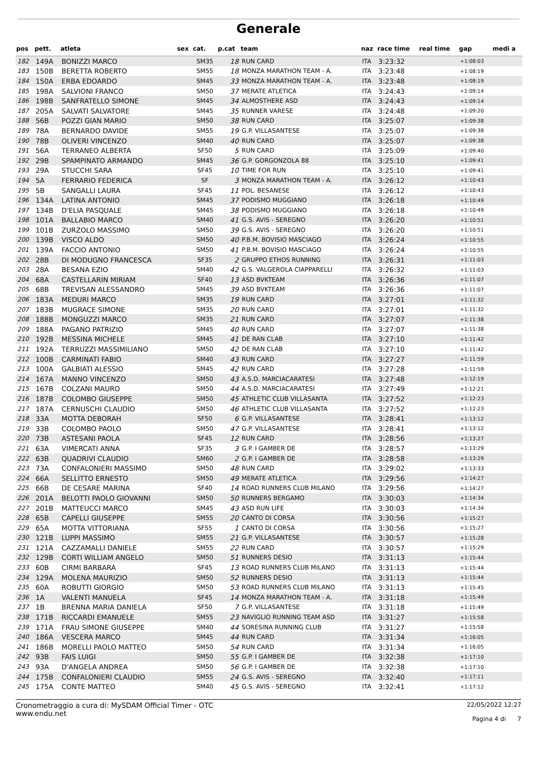Generale
| pos | pett. | atleta | sex | cat. | p.cat | team | naz | race time | real time | gap | medi a |
| --- | --- | --- | --- | --- | --- | --- | --- | --- | --- | --- | --- |
| 182 | 149A | BONIZZI MARCO | | SM35 | 18 | RUN CARD | ITA | 3:23:32 | | +1:08:03 | |
| 183 | 150B | BERETTA ROBERTO | | SM55 | 18 | MONZA MARATHON TEAM - A. | ITA | 3:23:48 | | +1:08:19 | |
| 184 | 150A | ERBA EDOARDO | | SM45 | 33 | MONZA MARATHON TEAM - A. | ITA | 3:23:48 | | +1:08:19 | |
| 185 | 198A | SALVIONI FRANCO | | SM50 | 37 | MERATE ATLETICA | ITA | 3:24:43 | | +1:09:14 | |
| 186 | 198B | SANFRATELLO SIMONE | | SM45 | 34 | ALMOSTHERE ASD | ITA | 3:24:43 | | +1:09:14 | |
| 187 | 205A | SALVATI SALVATORE | | SM45 | 35 | RUNNER VARESE | ITA | 3:24:48 | | +1:09:20 | |
| 188 | 56B | POZZI GIAN MARIO | | SM50 | 38 | RUN CARD | ITA | 3:25:07 | | +1:09:38 | |
| 189 | 78A | BERNARDO DAVIDE | | SM55 | 19 | G.P. VILLASANTESE | ITA | 3:25:07 | | +1:09:38 | |
| 190 | 78B | OLIVERI VINCENZO | | SM40 | 40 | RUN CARD | ITA | 3:25:07 | | +1:09:38 | |
| 191 | 56A | TERRANEO ALBERTA | | SF50 | 5 | RUN CARD | ITA | 3:25:09 | | +1:09:40 | |
| 192 | 29B | SPAMPINATO ARMANDO | | SM45 | 36 | G.P. GORGONZOLA 88 | ITA | 3:25:10 | | +1:09:41 | |
| 193 | 29A | STUCCHI SARA | | SF45 | 10 | TIME FOR RUN | ITA | 3:25:10 | | +1:09:41 | |
| 194 | 5A | FERRARIO FEDERICA | | SF | 3 | MONZA MARATHON TEAM - A. | ITA | 3:26:12 | | +1:10:43 | |
| 195 | 5B | SANGALLI LAURA | | SF45 | 11 | POL. BESANESE | ITA | 3:26:12 | | +1:10:43 | |
| 196 | 134A | LATINA ANTONIO | | SM45 | 37 | PODISMO MUGGIANO | ITA | 3:26:18 | | +1:10:49 | |
| 197 | 134B | D'ELIA PASQUALE | | SM45 | 38 | PODISMO MUGGIANO | ITA | 3:26:18 | | +1:10:49 | |
| 198 | 101A | BALLABIO MARCO | | SM40 | 41 | G.S. AVIS - SEREGNO | ITA | 3:26:20 | | +1:10:51 | |
| 199 | 101B | ZURZOLO MASSIMO | | SM50 | 39 | G.S. AVIS - SEREGNO | ITA | 3:26:20 | | +1:10:51 | |
| 200 | 139B | VISCO ALDO | | SM50 | 40 | P.B.M. BOVISIO MASCIAGO | ITA | 3:26:24 | | +1:10:55 | |
| 201 | 139A | FACCIO ANTONIO | | SM50 | 41 | P.B.M. BOVISIO MASCIAGO | ITA | 3:26:24 | | +1:10:55 | |
| 202 | 28B | DI MODUGNO FRANCESCA | | SF35 | 2 | GRUPPO ETHOS RUNNING | ITA | 3:26:31 | | +1:11:03 | |
| 203 | 28A | BESANA EZIO | | SM40 | 42 | G.S. VALGEROLA CIAPPARELLI | ITA | 3:26:32 | | +1:11:03 | |
| 204 | 68A | CASTELLARIN MIRIAM | | SF40 | 13 | ASD BVKTEAM | ITA | 3:26:36 | | +1:11:07 | |
| 205 | 68B | TREVISAN ALESSANDRO | | SM45 | 39 | ASD BVKTEAM | ITA | 3:26:36 | | +1:11:07 | |
| 206 | 183A | MEDURI MARCO | | SM35 | 19 | RUN CARD | ITA | 3:27:01 | | +1:11:32 | |
| 207 | 183B | MUGRACE SIMONE | | SM35 | 20 | RUN CARD | ITA | 3:27:01 | | +1:11:32 | |
| 208 | 188B | MONGUZZI MARCO | | SM35 | 21 | RUN CARD | ITA | 3:27:07 | | +1:11:38 | |
| 209 | 188A | PAGANO PATRIZIO | | SM45 | 40 | RUN CARD | ITA | 3:27:07 | | +1:11:38 | |
| 210 | 192B | MESSINA MICHELE | | SM45 | 41 | DE RAN CLAB | ITA | 3:27:10 | | +1:11:42 | |
| 211 | 192A | TERRUZZI MASSIMILIANO | | SM50 | 42 | DE RAN CLAB | ITA | 3:27:10 | | +1:11:42 | |
| 212 | 100B | CARMINATI FABIO | | SM40 | 43 | RUN CARD | ITA | 3:27:27 | | +1:11:59 | |
| 213 | 100A | GALBIATI ALESSIO | | SM45 | 42 | RUN CARD | ITA | 3:27:28 | | +1:11:59 | |
| 214 | 167A | MANNO VINCENZO | | SM50 | 43 | A.S.D. MARCIACARATESI | ITA | 3:27:48 | | +1:12:19 | |
| 215 | 167B | COLZANI MAURO | | SM50 | 44 | A.S.D. MARCIACARATESI | ITA | 3:27:49 | | +1:12:21 | |
| 216 | 187B | COLOMBO GIUSEPPE | | SM50 | 45 | ATHLETIC CLUB VILLASANTA | ITA | 3:27:52 | | +1:12:23 | |
| 217 | 187A | CERNUSCHI CLAUDIO | | SM50 | 46 | ATHLETIC CLUB VILLASANTA | ITA | 3:27:52 | | +1:12:23 | |
| 218 | 33A | MOTTA DEBORAH | | SF50 | 6 | G.P. VILLASANTESE | ITA | 3:28:41 | | +1:13:12 | |
| 219 | 33B | COLOMBO PAOLO | | SM50 | 47 | G.P. VILLASANTESE | ITA | 3:28:41 | | +1:13:12 | |
| 220 | 73B | ASTESANI PAOLA | | SF45 | 12 | RUN CARD | ITA | 3:28:56 | | +1:13:27 | |
| 221 | 63A | VIMERCATI ANNA | | SF35 | 3 | G.P. I GAMBER DE | ITA | 3:28:57 | | +1:13:29 | |
| 222 | 63B | QUADRIVI CLAUDIO | | SM60 | 2 | G.P. I GAMBER DE | ITA | 3:28:58 | | +1:13:29 | |
| 223 | 73A | CONFALONIERI MASSIMO | | SM50 | 48 | RUN CARD | ITA | 3:29:02 | | +1:13:33 | |
| 224 | 66A | SELLITTO ERNESTO | | SM50 | 49 | MERATE ATLETICA | ITA | 3:29:56 | | +1:14:27 | |
| 225 | 66B | DE CESARE MARINA | | SF40 | 14 | ROAD RUNNERS CLUB MILANO | ITA | 3:29:56 | | +1:14:27 | |
| 226 | 201A | BELOTTI PAOLO GIOVANNI | | SM50 | 50 | RUNNERS BERGAMO | ITA | 3:30:03 | | +1:14:34 | |
| 227 | 201B | MATTEUCCI MARCO | | SM45 | 43 | ASD RUN LIFE | ITA | 3:30:03 | | +1:14:34 | |
| 228 | 65B | CAPELLI GIUSEPPE | | SM55 | 20 | CANTO DI CORSA | ITA | 3:30:56 | | +1:15:27 | |
| 229 | 65A | MOTTA VITTORIANA | | SF55 | 1 | CANTO DI CORSA | ITA | 3:30:56 | | +1:15:27 | |
| 230 | 121B | LUPPI MASSIMO | | SM55 | 21 | G.P. VILLASANTESE | ITA | 3:30:57 | | +1:15:28 | |
| 231 | 121A | CAZZAMALLI DANIELE | | SM55 | 22 | RUN CARD | ITA | 3:30:57 | | +1:15:29 | |
| 232 | 129B | CORTI WILLIAM ANGELO | | SM50 | 51 | RUNNERS DESIO | ITA | 3:31:13 | | +1:15:44 | |
| 233 | 60B | CIRMI BARBARA | | SF45 | 13 | ROAD RUNNERS CLUB MILANO | ITA | 3:31:13 | | +1:15:44 | |
| 234 | 129A | MOLENA MAURIZIO | | SM50 | 52 | RUNNERS DESIO | ITA | 3:31:13 | | +1:15:44 | |
| 235 | 60A | ROBUTTI GIORGIO | | SM50 | 53 | ROAD RUNNERS CLUB MILANO | ITA | 3:31:13 | | +1:15:45 | |
| 236 | 1A | VALENTI MANUELA | | SF45 | 14 | MONZA MARATHON TEAM - A. | ITA | 3:31:18 | | +1:15:49 | |
| 237 | 1B | BRENNA MARIA DANIELA | | SF50 | 7 | G.P. VILLASANTESE | ITA | 3:31:18 | | +1:15:49 | |
| 238 | 171B | RICCARDI EMANUELE | | SM55 | 23 | NAVIGLIO RUNNING TEAM ASD | ITA | 3:31:27 | | +1:15:58 | |
| 239 | 171A | FRAU SIMONE GIUSEPPE | | SM40 | 44 | SORESINA RUNNING CLUB | ITA | 3:31:27 | | +1:15:58 | |
| 240 | 186A | VESCERA MARCO | | SM45 | 44 | RUN CARD | ITA | 3:31:34 | | +1:16:05 | |
| 241 | 186B | MORELLI PAOLO MATTEO | | SM50 | 54 | RUN CARD | ITA | 3:31:34 | | +1:16:05 | |
| 242 | 93B | FAIS LUIGI | | SM50 | 55 | G.P. I GAMBER DE | ITA | 3:32:38 | | +1:17:10 | |
| 243 | 93A | D'ANGELA ANDREA | | SM50 | 56 | G.P. I GAMBER DE | ITA | 3:32:38 | | +1:17:10 | |
| 244 | 175B | CONFALONIERI CLAUDIO | | SM55 | 24 | G.S. AVIS - SEREGNO | ITA | 3:32:40 | | +1:17:11 | |
| 245 | 175A | CONTE MATTEO | | SM40 | 45 | G.S. AVIS - SEREGNO | ITA | 3:32:41 | | +1:17:12 | |
Cronometraggio a cura di: MySDAM Official Timer - OTC
www.endu.net
22/05/2022 12:27
Pagina 4 di 7